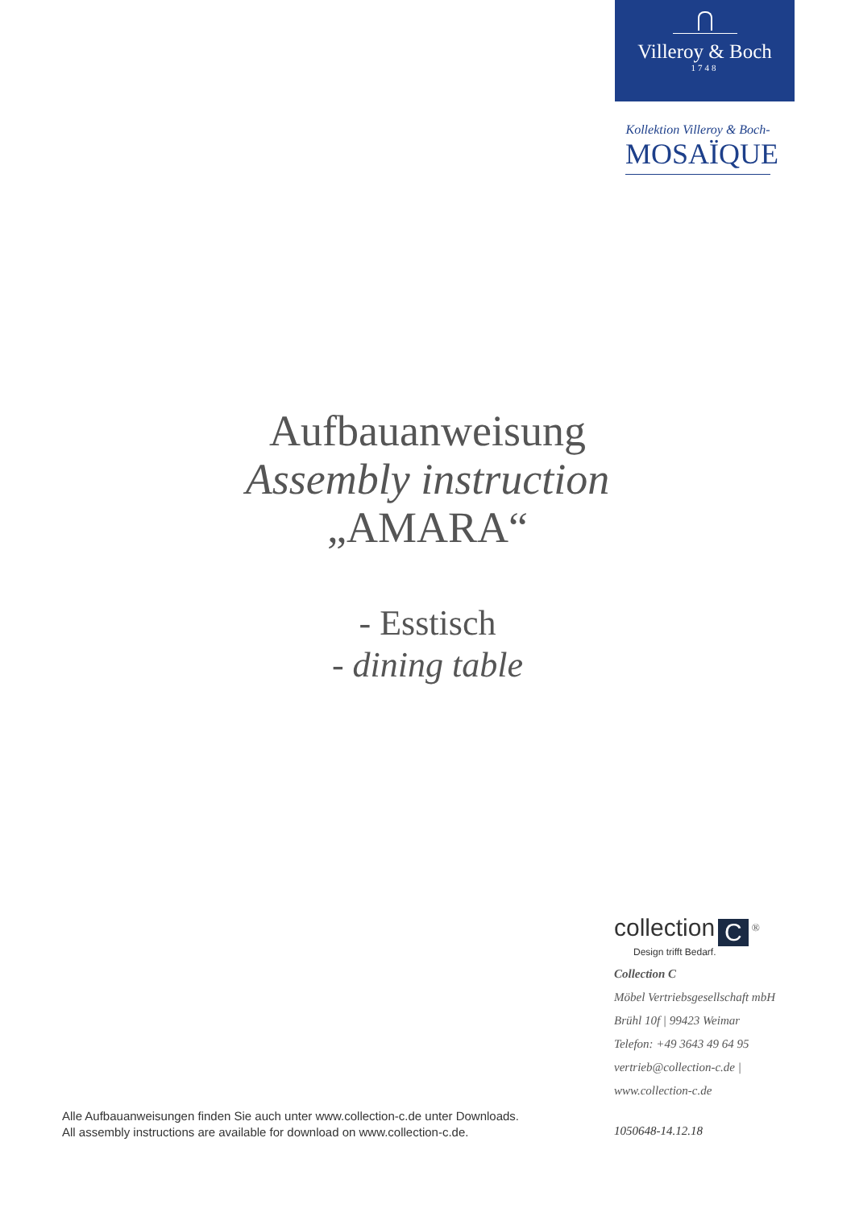Villeroy & Boch
1748
Kollektion Villeroy & Boch-
MOSAÏQUE
Aufbauanweisung
Assembly instruction
„AMARA“
- Esstisch
- dining table
collection C <sup>®</sup>
Design trifft Bedarf.
Collection C
Möbel Vertriebsgesellschaft mbH
Brühl 10f | 99423 Weimar
Telefon: +49 3643 49 64 95
vertrieb@collection-c.de |
www.collection-c.de
Alle Aufbauanweisungen finden Sie auch unter www.collection-c.de unter Downloads.
All assembly instructions are available for download on www.collection-c.de.
1050648-14.12.18